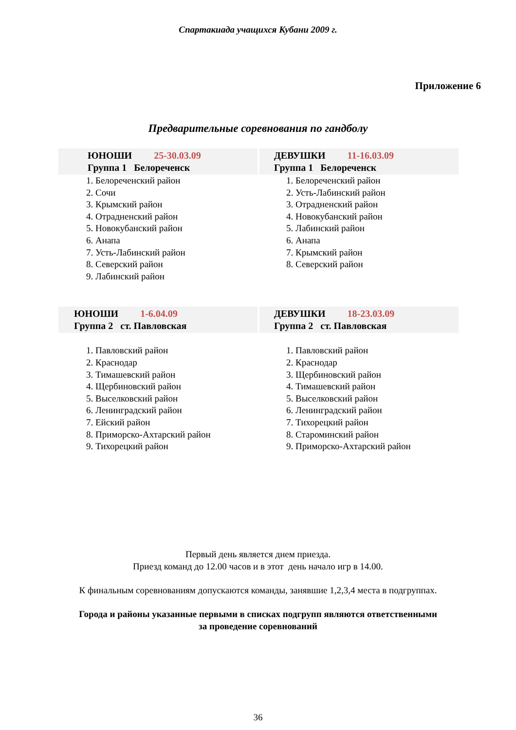Спартакиада учащихся Кубани 2009 г.
Приложение 6
Предварительные соревнования по гандболу
ЮНОШИ 25-30.03.09
Группа 1 Белореченск
1. Белореченский район
2. Сочи
3. Крымский район
4. Отрадненский район
5. Новокубанский район
6. Анапа
7. Усть-Лабинский район
8. Северский район
9. Лабинский район
ДЕВУШКИ 11-16.03.09
Группа 1 Белореченск
1. Белореченский район
2. Усть-Лабинский район
3. Отрадненский район
4. Новокубанский район
5. Лабинский район
6. Анапа
7. Крымский район
8. Северский район
ЮНОШИ 1-6.04.09
Группа 2 ст. Павловская
1. Павловский район
2. Краснодар
3. Тимашевский район
4. Щербиновский район
5. Выселковский район
6. Ленинградский район
7. Ейский район
8. Приморско-Ахтарский район
9. Тихорецкий район
ДЕВУШКИ 18-23.03.09
Группа 2 ст. Павловская
1. Павловский район
2. Краснодар
3. Щербиновский район
4. Тимашевский район
5. Выселковский район
6. Ленинградский район
7. Тихорецкий район
8. Староминский район
9. Приморско-Ахтарский район
Первый день является днем приезда.
Приезд команд до 12.00 часов и в этот день начало игр в 14.00.
К финальным соревнованиям допускаются команды, занявшие 1,2,3,4 места в подгруппах.
Города и районы указанные первыми в списках подгрупп являются ответственными
за проведение соревнований
36